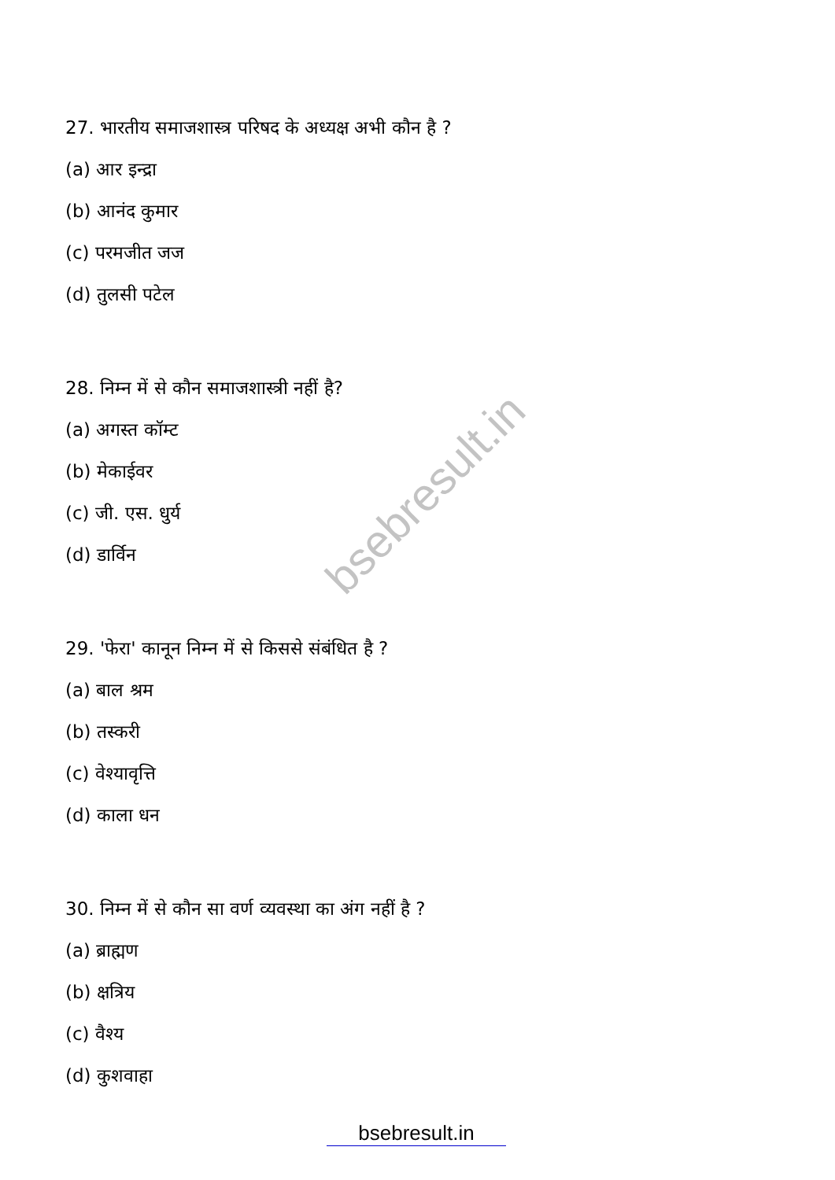27. भारतीय समाजशास्त्र परिषद के अध्यक्ष अभी कौन है ?
(a) आर इन्द्रा
(b) आनंद कुमार
(c) परमजीत जज
(d) तुलसी पटेल
28. निम्न में से कौन समाजशास्त्री नहीं है?
(a) अगस्त कॉम्ट
(b) मेकाईवर
(c) जी. एस. धुर्य
(d) डार्विन
29. 'फेरा' कानून निम्न में से किससे संबंधित है ?
(a) बाल श्रम
(b) तस्करी
(c) वेश्यावृत्ति
(d) काला धन
30. निम्न में से कौन सा वर्ण व्यवस्था का अंग नहीं है ?
(a) ब्राह्मण
(b) क्षत्रिय
(c) वैश्य
(d) कुशवाहा
bsebresult.in
bsebresult.in